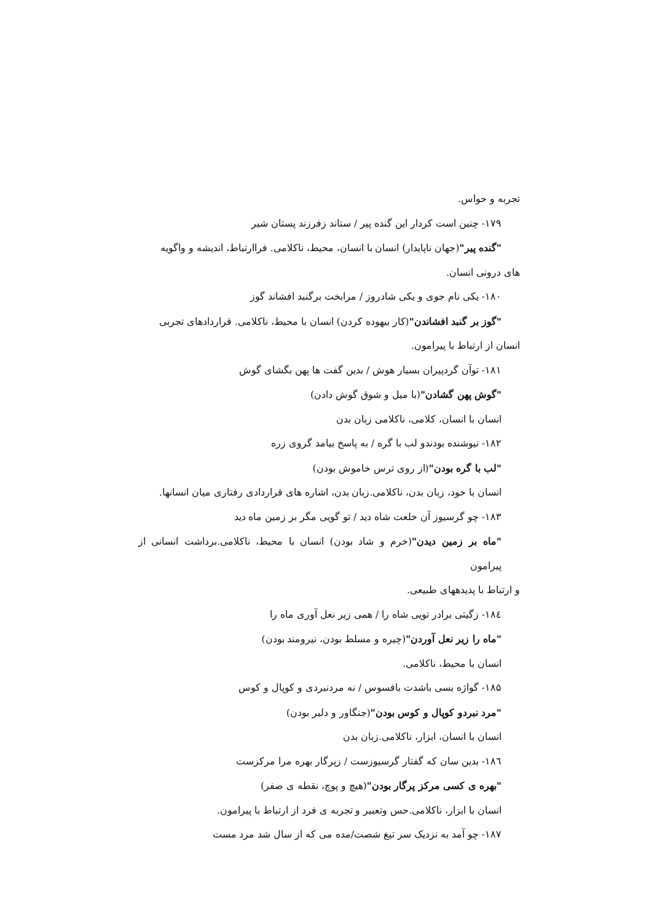تجربه و حواس.
۱۷۹- چنین است کردار این گنده پیر / ستاند زفرزند پستان شیر
"گنده پیر"(جهان ناپایدار) انسان با انسان، محیط، ناکلامی. فراارتباط، اندیشه و واگویه
های درونی انسان.
۱۸۰- یکی نام جوی و یکی شادروز / مرابخت برگنبد افشاند گوز
"گوز بر گنبد افشاندن"(کار بیهوده کردن) انسان با محیط، ناکلامی. قراردادهای تجربی
انسان از ارتباط با پیرامون.
۱۸۱- توآن گردپیران بسیار هوش / بدین گفت ها پهن بگشای گوش
"گوش پهن گشادن"(با میل و شوق گوش دادن)
انسان با انسان، کلامی، ناکلامی زبان بدن
۱۸۲- نیوشنده بودندو لب با گره / به پاسخ بیامد گروی زره
"لب با گره بودن"(از روی ترس خاموش بودن)
انسان با خود، زبان بدن، ناکلامی.زبان بدن، اشاره های قراردادی رفتاری میان انسانها.
۱۸۳- چو گرسیوز آن خلعت شاه دید / تو گویی مگر بر زمین ماه دید
"ماه بر زمین دیدن"(خرم و شاد بودن) انسان با محیط، ناکلامی.برداشت انسانی از پیرامون
و ارتباط با پدیدههای طبیعی.
۱۸٤- زگیتی برادر تویی شاه را / همی زیر نعل آوری ماه را
"ماه را زیر نعل آوردن"(چیره و مسلط بودن، نیرومند بودن)
انسان با محیط، ناکلامی.
۱۸۵- گواژه بسی باشدت بافسوس / نه مردنبردی و کوپال و کوس
"مرد نبردو کوپال و کوس بودن"(جنگاور و دلیر بودن)
انسان با انسان، ابزار، ناکلامی.زبان بدن
۱۸٦- بدین سان که گفتار گرسیوزست / زپرگار بهره مرا مرکزست
"بهره ی کسی مرکز پرگار بودن"(هیچ و پوچ، نقطه ی صفر)
انسان با ابزار، ناکلامی.حس وتعبیر و تجربه ی فرد از ارتباط با پیرامون.
۱۸۷- چو آمد به نزدیک سر تیغ شصت/مده می که از سال شد مرد مست